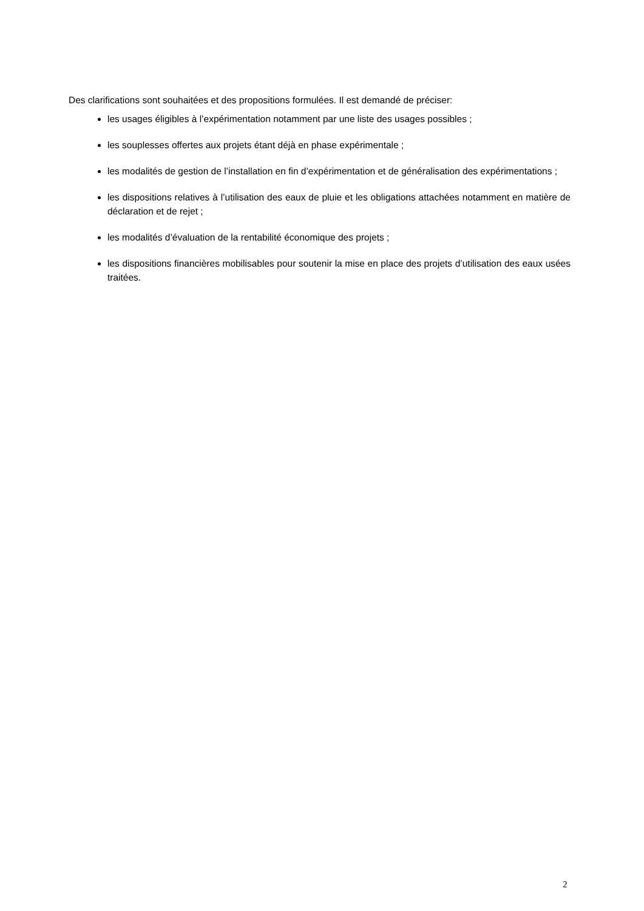Des clarifications sont souhaitées et des propositions formulées. Il est demandé de préciser:
les usages éligibles à l’expérimentation notamment par une liste des usages possibles ;
les souplesses offertes aux projets étant déjà en phase expérimentale ;
les modalités de gestion de l’installation en fin d’expérimentation et de généralisation des expérimentations ;
les dispositions relatives à l’utilisation des eaux de pluie et les obligations attachées notamment en matière de déclaration et de rejet ;
les modalités d’évaluation de la rentabilité économique des projets ;
les dispositions financières mobilisables pour soutenir la mise en place des projets d’utilisation des eaux usées traitées.
2